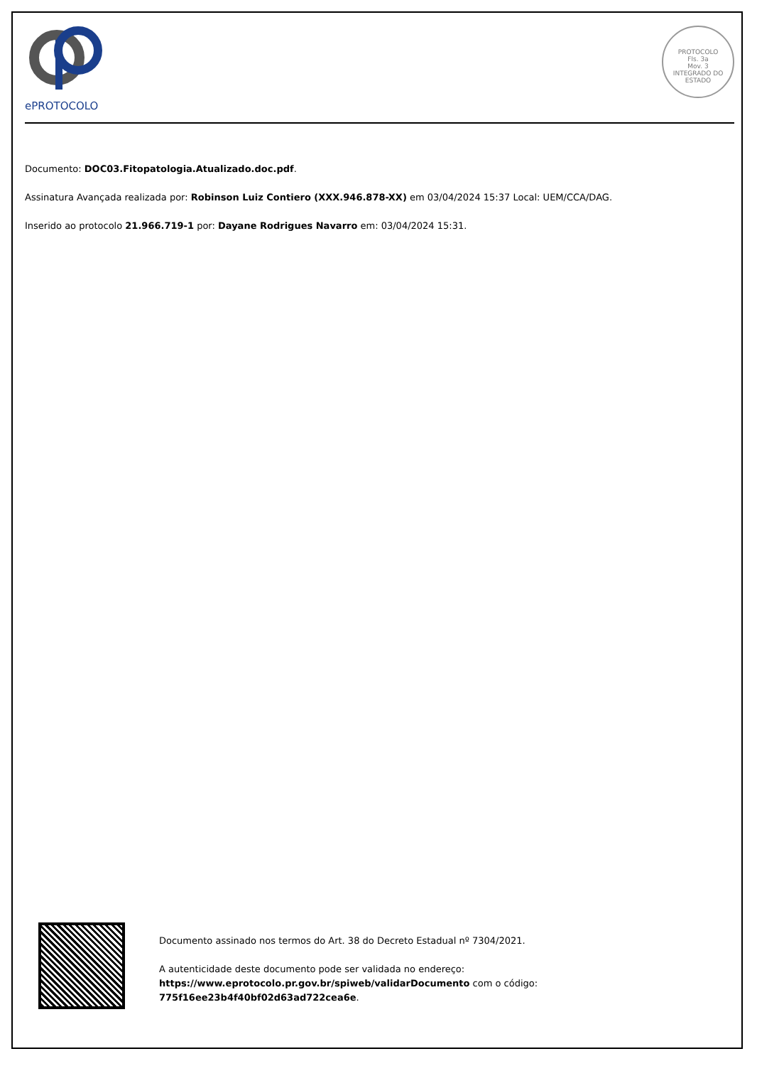ePROTOCOLO
PROTOCOLO
Fls. 3a
Mov. 3
INTEGRADO DO ESTADO
Documento: DOC03.Fitopatologia.Atualizado.doc.pdf.
Assinatura Avançada realizada por: Robinson Luiz Contiero (XXX.946.878-XX) em 03/04/2024 15:37 Local: UEM/CCA/DAG.
Inserido ao protocolo 21.966.719-1 por: Dayane Rodrigues Navarro em: 03/04/2024 15:31.
Documento assinado nos termos do Art. 38 do Decreto Estadual nº 7304/2021.
A autenticidade deste documento pode ser validada no endereço:
https://www.eprotocolo.pr.gov.br/spiweb/validarDocumento com o código:
775f16ee23b4f40bf02d63ad722cea6e.